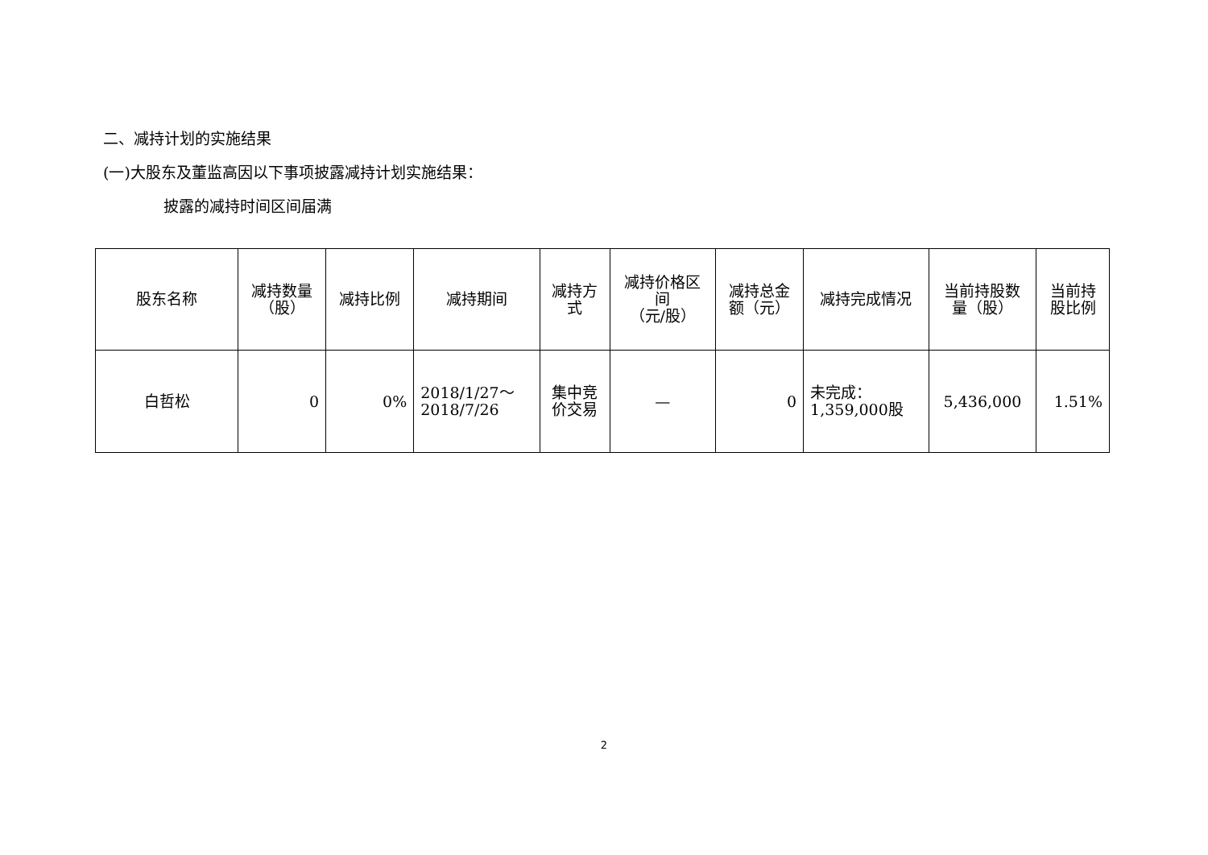二、减持计划的实施结果
(一)大股东及董监高因以下事项披露减持计划实施结果：
披露的减持时间区间届满
| 股东名称 | 减持数量 （股） | 减持比例 | 减持期间 | 减持方 式 | 减持价格区 间 （元/股） | 减持总金 额（元） | 减持完成情况 | 当前持股数 量（股） | 当前持 股比例 |
| --- | --- | --- | --- | --- | --- | --- | --- | --- | --- |
| 白哲松 | 0 | 0% | 2018/1/27～ 2018/7/26 | 集中竞 价交易 | — | 0 | 未完成： 1,359,000股 | 5,436,000 | 1.51% |
2